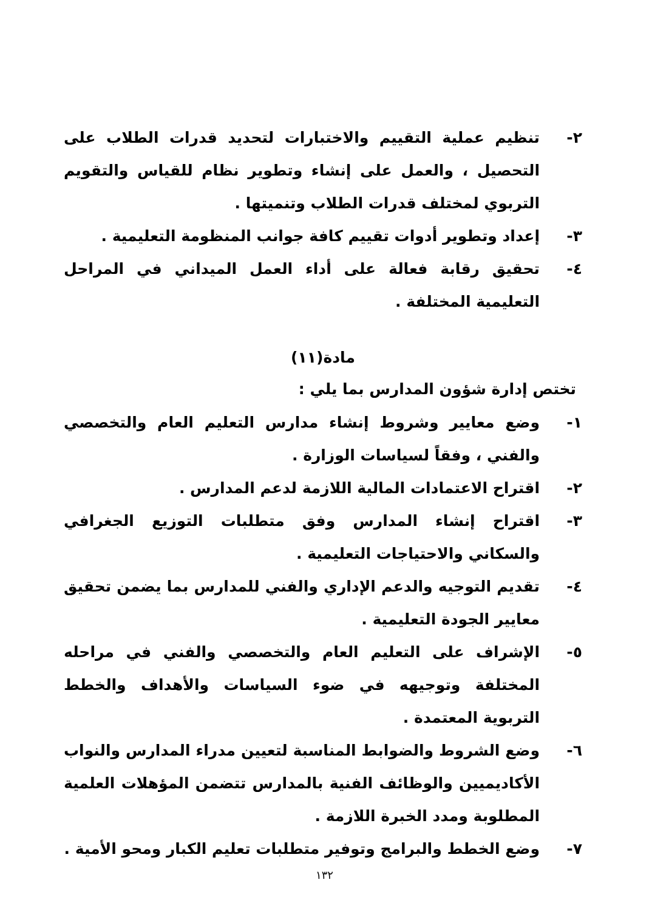٢- تنظيم عملية التقييم والاختبارات لتحديد قدرات الطلاب على التحصيل ، والعمل على إنشاء وتطوير نظام للقياس والتقويم التربوي لمختلف قدرات الطلاب وتنميتها .
٣- إعداد وتطوير أدوات تقييم كافة جوانب المنظومة التعليمية .
٤- تحقيق رقابة فعالة على أداء العمل الميداني في المراحل التعليمية المختلفة .
مادة(١١)
تختص إدارة شؤون المدارس بما يلي :
١- وضع معايير وشروط إنشاء مدارس التعليم العام والتخصصي والفني ، وفقاً لسياسات الوزارة .
٢- اقتراح الاعتمادات المالية اللازمة لدعم المدارس .
٣- اقتراح إنشاء المدارس وفق متطلبات التوزيع الجغرافي والسكاني والاحتياجات التعليمية .
٤- تقديم التوجيه والدعم الإداري والفني للمدارس بما يضمن تحقيق معايير الجودة التعليمية .
٥- الإشراف على التعليم العام والتخصصي والفني في مراحله المختلفة وتوجيهه في ضوء السياسات والأهداف والخطط التربوية المعتمدة .
٦- وضع الشروط والضوابط المناسبة لتعيين مدراء المدارس والنواب الأكاديميين والوظائف الفنية بالمدارس تتضمن المؤهلات العلمية المطلوبة ومدد الخبرة اللازمة .
٧- وضع الخطط والبرامج وتوفير متطلبات تعليم الكبار ومحو الأمية .
١٣٢